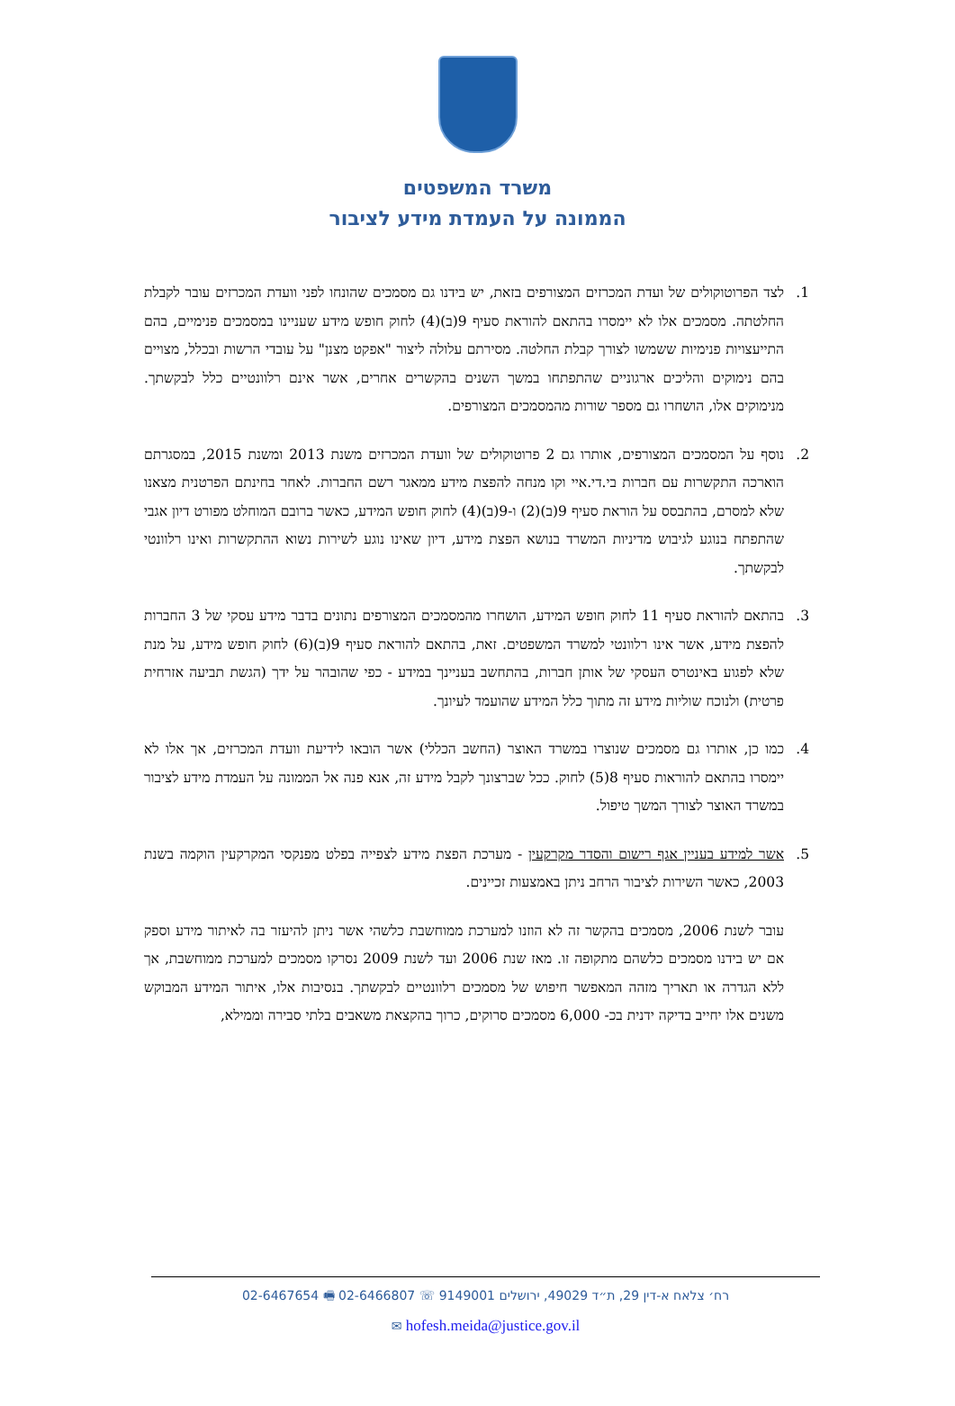משרד המשפטים
הממונה על העמדת מידע לציבור
1. לצד הפרוטוקולים של ועדת המכרזים המצורפים בזאת, יש בידנו גם מסמכים שהונחו לפני וועדת המכרזים עובר לקבלת החלטתה. מסמכים אלו לא יימסרו בהתאם להוראת סעיף 9(ב)(4) לחוק חופש מידע שעניינו במסמכים פנימיים, בהם התייעצויות פנימיות ששמשו לצורך קבלת החלטה. מסירתם עלולה ליצור "אפקט מצנן" על עובדי הרשות ובכלל, מצויים בהם נימוקים והליכים ארגוניים שהתפתחו במשך השנים בהקשרים אחרים, אשר אינם רלוונטיים כלל לבקשתך. מנימוקים אלו, הושחרו גם מספר שורות מהמסמכים המצורפים.
2. נוסף על המסמכים המצורפים, אותרו גם 2 פרוטוקולים של וועדת המכרזים משנת 2013 ומשנת 2015, במסגרתם הוארכה התקשרות עם חברות בי.די.איי וקו מנחה להפצת מידע ממאגר רשם החברות. לאחר בחינתם הפרטנית מצאנו שלא למסרם, בהתבסס על הוראת סעיף 9(ב)(2) ו-9(ב)(4) לחוק חופש המידע, כאשר ברובם המוחלט מפורט דיון אגבי שהתפתח בנוגע לגיבוש מדיניות המשרד בנושא הפצת מידע, דיון שאינו נוגע לשירות נשוא ההתקשרות ואינו רלוונטי לבקשתך.
3. בהתאם להוראת סעיף 11 לחוק חופש המידע, הושחרו מהמסמכים המצורפים נתונים בדבר מידע עסקי של 3 החברות להפצת מידע, אשר אינו רלוונטי למשרד המשפטים. זאת, בהתאם להוראת סעיף 9(ב)(6) לחוק חופש מידע, על מנת שלא לפגוע באינטרס העסקי של אותן חברות, בהתחשב בעניינך במידע - כפי שהובהר על ידך (הגשת תביעה אזרחית פרטית) ולנוכח שוליות מידע זה מתוך כלל המידע שהועמד לעיונך.
4. כמו כן, אותרו גם מסמכים שנוצרו במשרד האוצר (החשב הכללי) אשר הובאו לידיעת וועדת המכרזים, אך אלו לא יימסרו בהתאם להוראות סעיף 8(5) לחוק. ככל שברצונך לקבל מידע זה, אנא פנה אל הממונה על העמדת מידע לציבור במשרד האוצר לצורך המשך טיפול.
5. אשר למידע בעניין אגף רישום והסדר מקרקעין - מערכת הפצת מידע לצפייה בפלט מפנקסי המקרקעין הוקמה בשנת 2003, כאשר השירות לציבור הרחב ניתן באמצעות זכיינים.
עובר לשנת 2006, מסמכים בהקשר זה לא הוזנו למערכת ממוחשבת כלשהי אשר ניתן להיעזר בה לאיתור מידע וספק אם יש בידנו מסמכים כלשהם מתקופה זו. מאז שנת 2006 ועד לשנת 2009 נסרקו מסמכים למערכת ממוחשבת, אך ללא הגדרה או תאריך מזהה המאפשר חיפוש של מסמכים רלוונטיים לבקשתך. בנסיבות אלו, איתור המידע המבוקש משנים אלו יחייב בדיקה ידנית בכ- 6,000 מסמכים סרוקים, כרוך בהקצאת משאבים בלתי סבירה וממילא,
רח׳ צלאח א-דין 29, ת״ד 49029, ירושלים 9149001 ☏ 02-6466807 🖷 02-6467654
hofesh.meida@justice.gov.il ✉